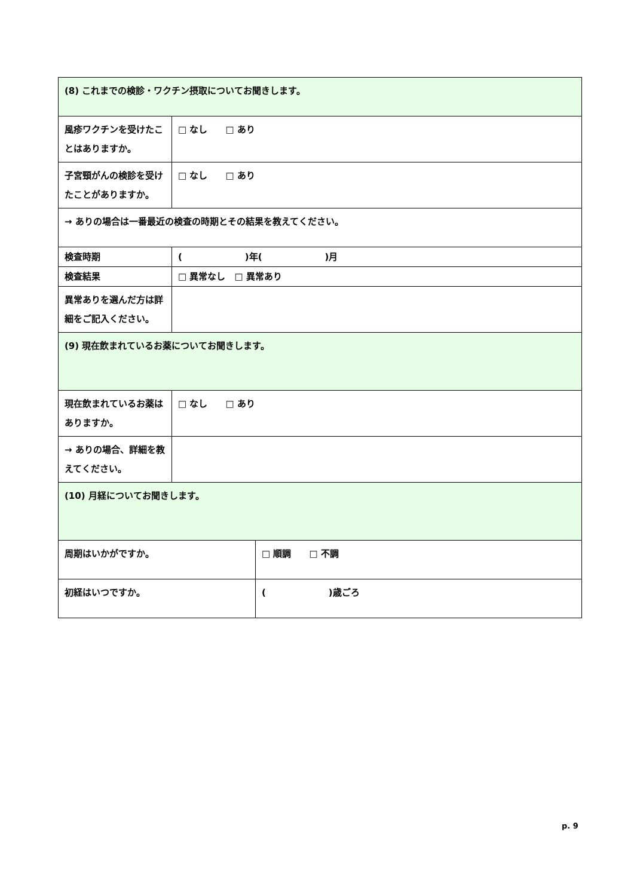| (8) これまでの検診・ワクチン摂取についてお聞きします。 | | |
| 風疹ワクチンを受けたことはありますか。 | □ なし □ あり | |
| 子宮頸がんの検診を受けたことがありますか。 | □ なし □ あり | |
| → ありの場合は一番最近の検査の時期とその結果を教えてください。 | | |
| 検査時期 | ( )年( )月 | |
| 検査結果 | □ 異常なし □ 異常あり | |
| 異常ありを選んだ方は詳細をご記入ください。 | | |
| (9) 現在飲まれているお薬についてお聞きします。 | | |
| 現在飲まれているお薬はありますか。 | □ なし □ あり | |
| → ありの場合、詳細を教えてください。 | | |
| (10) 月経についてお聞きします。 | | |
| 周期はいかがですか。 | | □ 順調 □ 不調 |
| 初経はいつですか。 | | ( )歳ごろ |
p. 9